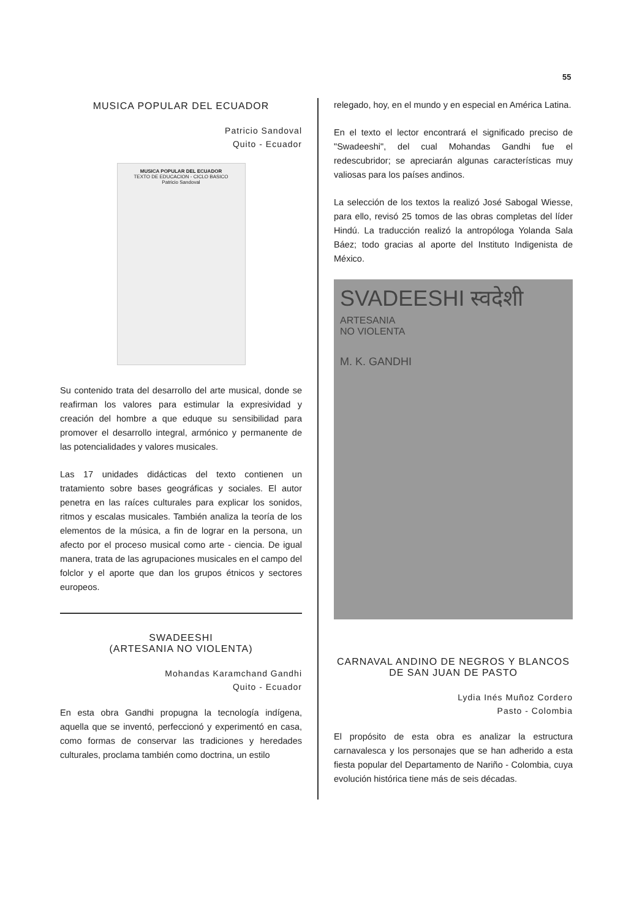55
MUSICA POPULAR DEL ECUADOR
Patricio Sandoval
Quito - Ecuador
MUSICA POPULAR DEL ECUADOR
TEXTO DE EDUCACION - CICLO BASICO
Patricio Sandoval
Su contenido trata del desarrollo del arte musical, donde se reafirman los valores para estimular la expresividad y creación del hombre a que eduque su sensibilidad para promover el desarrollo integral, armónico y permanente de las potencialidades y valores musicales.
Las 17 unidades didácticas del texto contienen un tratamiento sobre bases geográficas y sociales. El autor penetra en las raíces culturales para explicar los sonidos, ritmos y escalas musicales. También analiza la teoría de los elementos de la música, a fin de lograr en la persona, un afecto por el proceso musical como arte - ciencia. De igual manera, trata de las agrupaciones musicales en el campo del folclor y el aporte que dan los grupos étnicos y sectores europeos.
SWADEESHI
(ARTESANIA NO VIOLENTA)
Mohandas Karamchand Gandhi
Quito - Ecuador
En esta obra Gandhi propugna la tecnología indígena, aquella que se inventó, perfeccionó y experimentó en casa, como formas de conservar las tradiciones y heredades culturales, proclama también como doctrina, un estilo
relegado, hoy, en el mundo y en especial en América Latina.
En el texto el lector encontrará el significado preciso de "Swadeeshi", del cual Mohandas Gandhi fue el redescubridor; se apreciarán algunas características muy valiosas para los países andinos.
La selección de los textos la realizó José Sabogal Wiesse, para ello, revisó 25 tomos de las obras completas del líder Hindú. La traducción realizó la antropóloga Yolanda Sala Báez; todo gracias al aporte del Instituto Indigenista de México.
SVADEESHI स्वदेशी
ARTESANIA
NO VIOLENTA
M. K. GANDHI
CARNAVAL ANDINO DE NEGROS Y BLANCOS DE SAN JUAN DE PASTO
Lydia Inés Muñoz Cordero
Pasto - Colombia
El propósito de esta obra es analizar la estructura carnavalesca y los personajes que se han adherido a esta fiesta popular del Departamento de Nariño - Colombia, cuya evolución histórica tiene más de seis décadas.